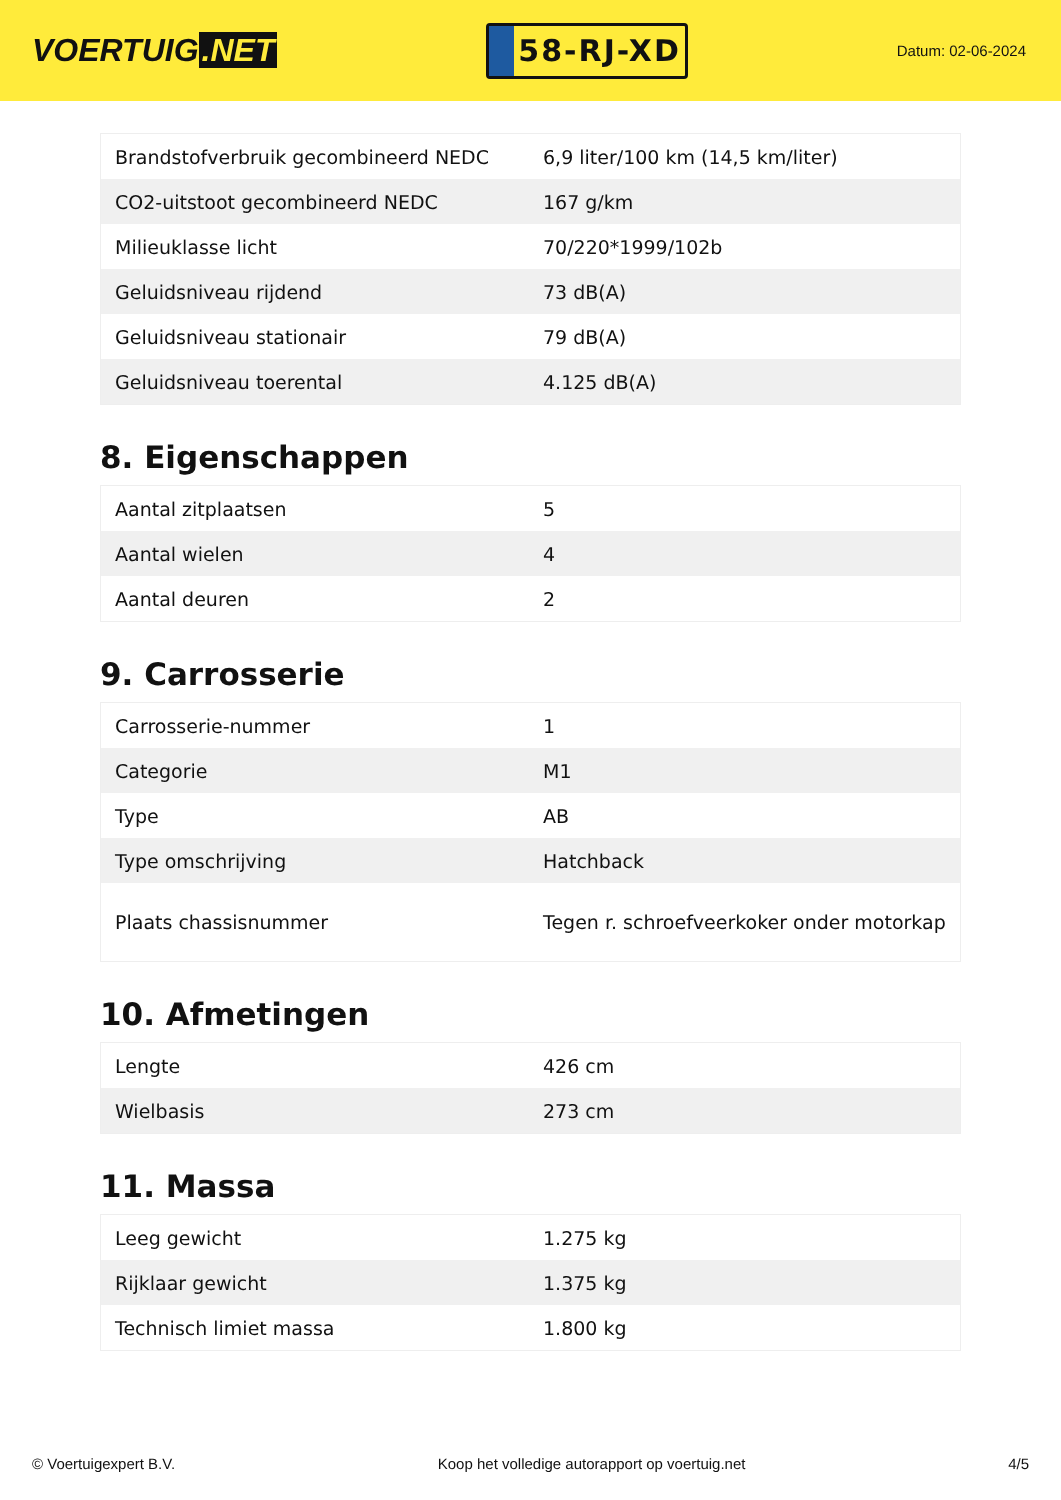VOERTUIG.NET
58-RJ-XD
Datum: 02-06-2024
| Brandstofverbruik gecombineerd NEDC | 6,9 liter/100 km (14,5 km/liter) |
| CO2-uitstoot gecombineerd NEDC | 167 g/km |
| Milieuklasse licht | 70/220*1999/102b |
| Geluidsniveau rijdend | 73 dB(A) |
| Geluidsniveau stationair | 79 dB(A) |
| Geluidsniveau toerental | 4.125 dB(A) |
8. Eigenschappen
| Aantal zitplaatsen | 5 |
| Aantal wielen | 4 |
| Aantal deuren | 2 |
9. Carrosserie
| Carrosserie-nummer | 1 |
| Categorie | M1 |
| Type | AB |
| Type omschrijving | Hatchback |
| Plaats chassisnummer | Tegen r. schroefveerkoker onder motorkap |
10. Afmetingen
| Lengte | 426 cm |
| Wielbasis | 273 cm |
11. Massa
| Leeg gewicht | 1.275 kg |
| Rijklaar gewicht | 1.375 kg |
| Technisch limiet massa | 1.800 kg |
© Voertuigexpert B.V. Koop het volledige autorapport op voertuig.net 4/5